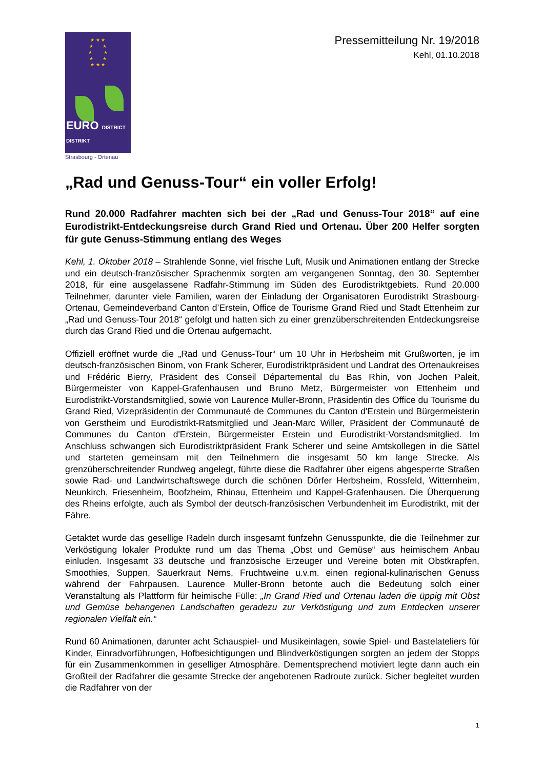★ ★ ★
★ ★
★ ★
★ ★
★ ★ ★
EURO DISTRICT DISTRIKT
Strasbourg - Ortenau
Pressemitteilung Nr. 19/2018
Kehl, 01.10.2018
„Rad und Genuss-Tour“ ein voller Erfolg!
Rund 20.000 Radfahrer machten sich bei der „Rad und Genuss-Tour 2018“ auf eine Eurodistrikt-Entdeckungsreise durch Grand Ried und Ortenau. Über 200 Helfer sorgten für gute Genuss-Stimmung entlang des Weges
Kehl, 1. Oktober 2018 – Strahlende Sonne, viel frische Luft, Musik und Animationen entlang der Strecke und ein deutsch-französischer Sprachenmix sorgten am vergangenen Sonntag, den 30. September 2018, für eine ausgelassene Radfahr-Stimmung im Süden des Eurodistriktgebiets. Rund 20.000 Teilnehmer, darunter viele Familien, waren der Einladung der Organisatoren Eurodistrikt Strasbourg-Ortenau, Gemeindeverband Canton d’Erstein, Office de Tourisme Grand Ried und Stadt Ettenheim zur „Rad und Genuss-Tour 2018“ gefolgt und hatten sich zu einer grenzüberschreitenden Entdeckungsreise durch das Grand Ried und die Ortenau aufgemacht.
Offiziell eröffnet wurde die „Rad und Genuss-Tour“ um 10 Uhr in Herbsheim mit Grußworten, je im deutsch-französischen Binom, von Frank Scherer, Eurodistriktpräsident und Landrat des Ortenaukreises und Frédéric Bierry, Präsident des Conseil Départemental du Bas Rhin, von Jochen Paleit, Bürgermeister von Kappel-Grafenhausen und Bruno Metz, Bürgermeister von Ettenheim und Eurodistrikt-Vorstandsmitglied, sowie von Laurence Muller-Bronn, Präsidentin des Office du Tourisme du Grand Ried, Vizepräsidentin der Communauté de Communes du Canton d'Erstein und Bürgermeisterin von Gerstheim und Eurodistrikt-Ratsmitglied und Jean-Marc Willer, Präsident der Communauté de Communes du Canton d'Erstein, Bürgermeister Erstein und Eurodistrikt-Vorstandsmitglied. Im Anschluss schwangen sich Eurodistriktpräsident Frank Scherer und seine Amtskollegen in die Sättel und starteten gemeinsam mit den Teilnehmern die insgesamt 50 km lange Strecke. Als grenzüberschreitender Rundweg angelegt, führte diese die Radfahrer über eigens abgesperrte Straßen sowie Rad- und Landwirtschaftswege durch die schönen Dörfer Herbsheim, Rossfeld, Witternheim, Neunkirch, Friesenheim, Boofzheim, Rhinau, Ettenheim und Kappel-Grafenhausen. Die Überquerung des Rheins erfolgte, auch als Symbol der deutsch-französischen Verbundenheit im Eurodistrikt, mit der Fähre.
Getaktet wurde das gesellige Radeln durch insgesamt fünfzehn Genusspunkte, die die Teilnehmer zur Verköstigung lokaler Produkte rund um das Thema „Obst und Gemüse“ aus heimischem Anbau einluden. Insgesamt 33 deutsche und französische Erzeuger und Vereine boten mit Obstkrapfen, Smoothies, Suppen, Sauerkraut Nems, Fruchtweine u.v.m. einen regional-kulinarischen Genuss während der Fahrpausen. Laurence Muller-Bronn betonte auch die Bedeutung solch einer Veranstaltung als Plattform für heimische Fülle: „In Grand Ried und Ortenau laden die üppig mit Obst und Gemüse behangenen Landschaften geradezu zur Verköstigung und zum Entdecken unserer regionalen Vielfalt ein.“
Rund 60 Animationen, darunter acht Schauspiel- und Musikeinlagen, sowie Spiel- und Bastelateliers für Kinder, Einradvorführungen, Hofbesichtigungen und Blindverköstigungen sorgten an jedem der Stopps für ein Zusammenkommen in geselliger Atmosphäre. Dementsprechend motiviert legte dann auch ein Großteil der Radfahrer die gesamte Strecke der angebotenen Radroute zurück. Sicher begleitet wurden die Radfahrer von der
1